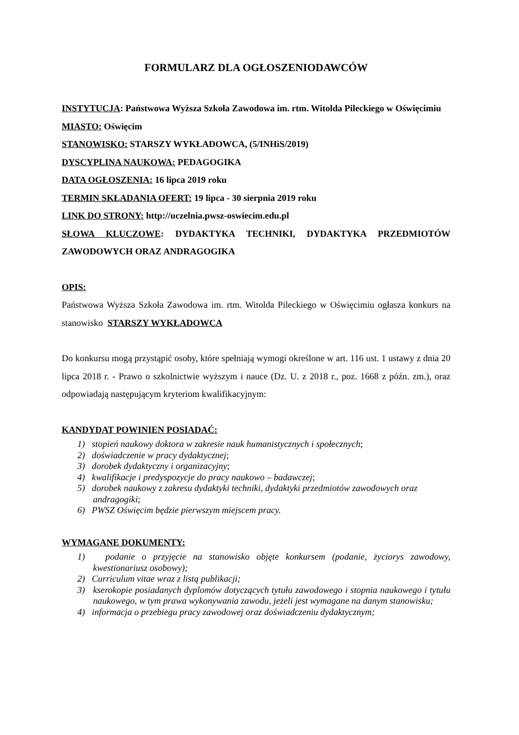FORMULARZ DLA OGŁOSZENIODAWCÓW
INSTYTUCJA: Państwowa Wyższa Szkoła Zawodowa im. rtm. Witolda Pileckiego w Oświęcimiu
MIASTO: Oświęcim
STANOWISKO: STARSZY WYKŁADOWCA, (5/INHiS/2019)
DYSCYPLINA NAUKOWA: PEDAGOGIKA
DATA OGŁOSZENIA: 16 lipca 2019 roku
TERMIN SKŁADANIA OFERT: 19 lipca - 30 sierpnia 2019 roku
LINK DO STRONY: http://uczelnia.pwsz-oswiecim.edu.pl
SŁOWA KLUCZOWE: DYDAKTYKA TECHNIKI, DYDAKTYKA PRZEDMIOTÓW ZAWODOWYCH ORAZ ANDRAGOGIKA
OPIS:
Państwowa Wyższa Szkoła Zawodowa im. rtm. Witolda Pileckiego w Oświęcimiu ogłasza konkurs na stanowisko STARSZY WYKŁADOWCA
Do konkursu mogą przystąpić osoby, które spełniają wymogi określone w art. 116 ust. 1 ustawy z dnia 20 lipca 2018 r. - Prawo o szkolnictwie wyższym i nauce (Dz. U. z 2018 r., poz. 1668 z późn. zm.), oraz odpowiadają następującym kryteriom kwalifikacyjnym:
KANDYDAT POWINIEN POSIADAĆ:
1) stopień naukowy doktora w zakresie nauk humanistycznych i społecznych;
2) doświadczenie w pracy dydaktycznej;
3) dorobek dydaktyczny i organizacyjny;
4) kwalifikacje i predyspozycje do pracy naukowo – badawczej;
5) dorobek naukowy z zakresu dydaktyki techniki, dydaktyki przedmiotów zawodowych oraz andragogiki;
6) PWSZ Oświęcim będzie pierwszym miejscem pracy.
WYMAGANE DOKUMENTY:
1) podanie o przyjęcie na stanowisko objęte konkursem (podanie, życiorys zawodowy, kwestionariusz osobowy);
2) Curriculum vitae wraz z listą publikacji;
3) kserokopie posiadanych dyplomów dotyczących tytułu zawodowego i stopnia naukowego i tytułu naukowego, w tym prawa wykonywania zawodu, jeżeli jest wymagane na danym stanowisku;
4) informacja o przebiegu pracy zawodowej oraz doświadczeniu dydaktycznym;